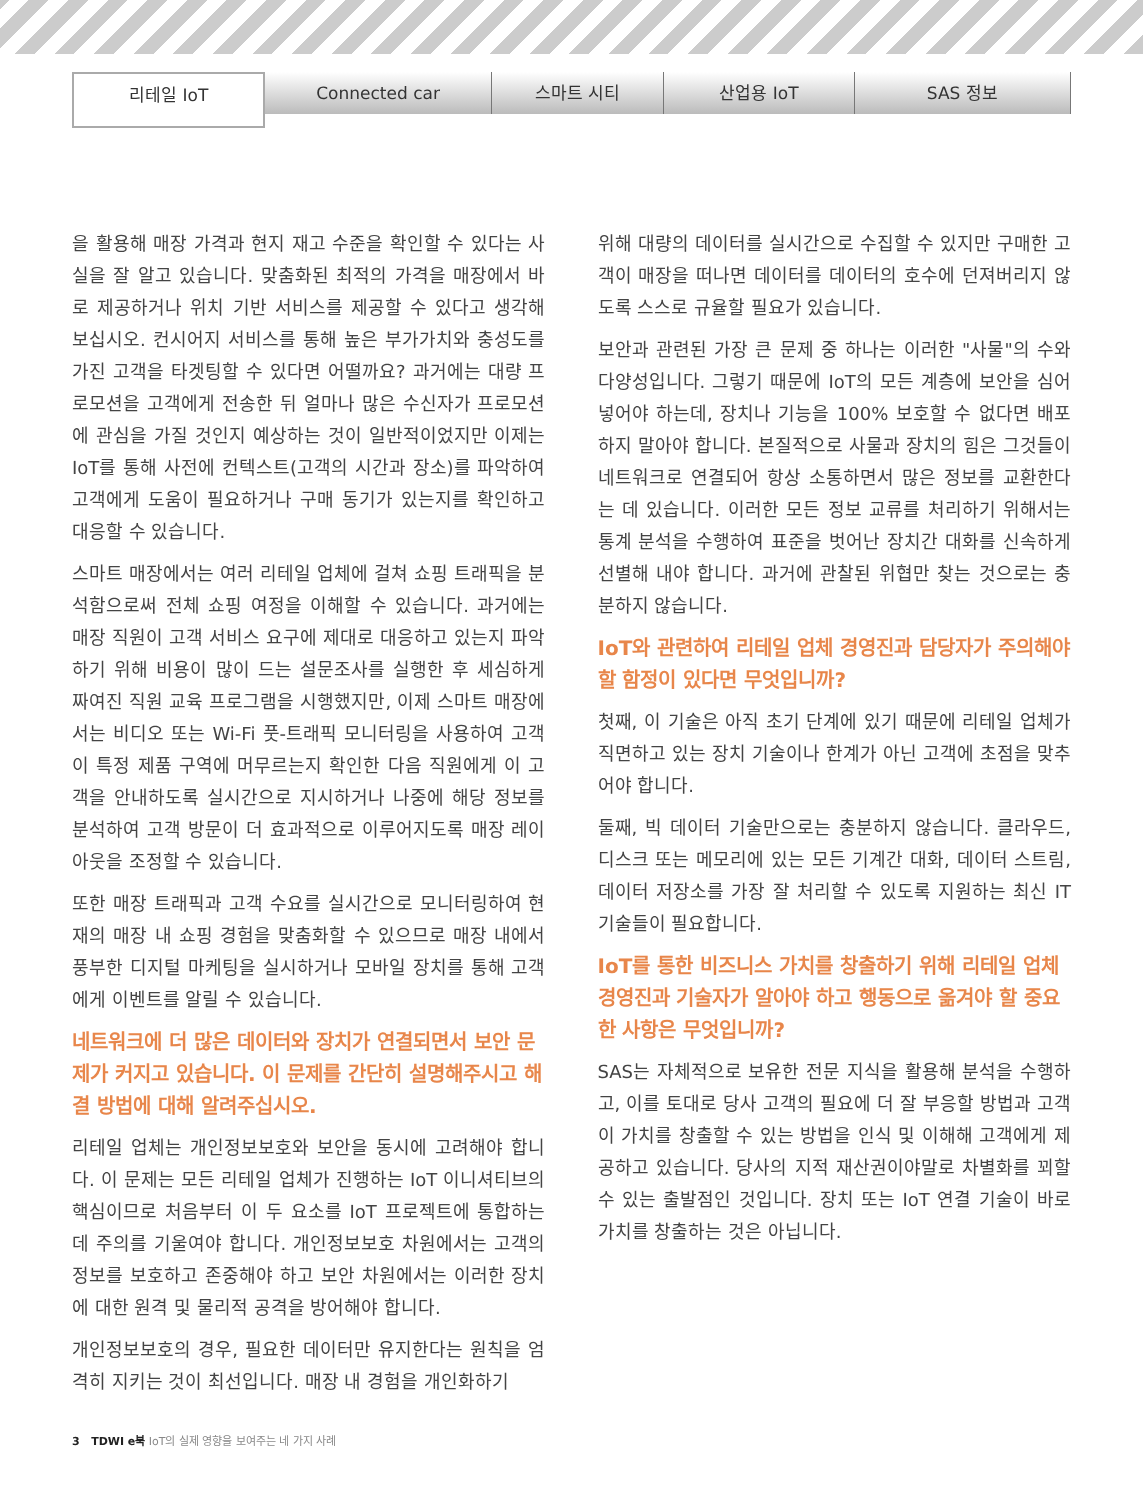리테일 IoT
Connected car 스마트 시티 산업용 IoT SAS 정보
을 활용해 매장 가격과 현지 재고 수준을 확인할 수 있다는 사실을 잘 알고 있습니다. 맞춤화된 최적의 가격을 매장에서 바로 제공하거나 위치 기반 서비스를 제공할 수 있다고 생각해 보십시오. 컨시어지 서비스를 통해 높은 부가가치와 충성도를 가진 고객을 타겟팅할 수 있다면 어떨까요? 과거에는 대량 프로모션을 고객에게 전송한 뒤 얼마나 많은 수신자가 프로모션에 관심을 가질 것인지 예상하는 것이 일반적이었지만 이제는 IoT를 통해 사전에 컨텍스트(고객의 시간과 장소)를 파악하여 고객에게 도움이 필요하거나 구매 동기가 있는지를 확인하고 대응할 수 있습니다.
스마트 매장에서는 여러 리테일 업체에 걸쳐 쇼핑 트래픽을 분석함으로써 전체 쇼핑 여정을 이해할 수 있습니다. 과거에는 매장 직원이 고객 서비스 요구에 제대로 대응하고 있는지 파악하기 위해 비용이 많이 드는 설문조사를 실행한 후 세심하게 짜여진 직원 교육 프로그램을 시행했지만, 이제 스마트 매장에서는 비디오 또는 Wi-Fi 풋-트래픽 모니터링을 사용하여 고객이 특정 제품 구역에 머무르는지 확인한 다음 직원에게 이 고객을 안내하도록 실시간으로 지시하거나 나중에 해당 정보를 분석하여 고객 방문이 더 효과적으로 이루어지도록 매장 레이아웃을 조정할 수 있습니다.
또한 매장 트래픽과 고객 수요를 실시간으로 모니터링하여 현재의 매장 내 쇼핑 경험을 맞춤화할 수 있으므로 매장 내에서 풍부한 디지털 마케팅을 실시하거나 모바일 장치를 통해 고객에게 이벤트를 알릴 수 있습니다.
네트워크에 더 많은 데이터와 장치가 연결되면서 보안 문제가 커지고 있습니다. 이 문제를 간단히 설명해주시고 해결 방법에 대해 알려주십시오.
리테일 업체는 개인정보보호와 보안을 동시에 고려해야 합니다. 이 문제는 모든 리테일 업체가 진행하는 IoT 이니셔티브의 핵심이므로 처음부터 이 두 요소를 IoT 프로젝트에 통합하는 데 주의를 기울여야 합니다. 개인정보보호 차원에서는 고객의 정보를 보호하고 존중해야 하고 보안 차원에서는 이러한 장치에 대한 원격 및 물리적 공격을 방어해야 합니다.
개인정보보호의 경우, 필요한 데이터만 유지한다는 원칙을 엄격히 지키는 것이 최선입니다. 매장 내 경험을 개인화하기
위해 대량의 데이터를 실시간으로 수집할 수 있지만 구매한 고객이 매장을 떠나면 데이터를 데이터의 호수에 던져버리지 않도록 스스로 규율할 필요가 있습니다.
보안과 관련된 가장 큰 문제 중 하나는 이러한 "사물"의 수와 다양성입니다. 그렇기 때문에 IoT의 모든 계층에 보안을 심어 넣어야 하는데, 장치나 기능을 100% 보호할 수 없다면 배포하지 말아야 합니다. 본질적으로 사물과 장치의 힘은 그것들이 네트워크로 연결되어 항상 소통하면서 많은 정보를 교환한다는 데 있습니다. 이러한 모든 정보 교류를 처리하기 위해서는 통계 분석을 수행하여 표준을 벗어난 장치간 대화를 신속하게 선별해 내야 합니다. 과거에 관찰된 위협만 찾는 것으로는 충분하지 않습니다.
IoT와 관련하여 리테일 업체 경영진과 담당자가 주의해야 할 함정이 있다면 무엇입니까?
첫째, 이 기술은 아직 초기 단계에 있기 때문에 리테일 업체가 직면하고 있는 장치 기술이나 한계가 아닌 고객에 초점을 맞추어야 합니다.
둘째, 빅 데이터 기술만으로는 충분하지 않습니다. 클라우드, 디스크 또는 메모리에 있는 모든 기계간 대화, 데이터 스트림, 데이터 저장소를 가장 잘 처리할 수 있도록 지원하는 최신 IT 기술들이 필요합니다.
IoT를 통한 비즈니스 가치를 창출하기 위해 리테일 업체 경영진과 기술자가 알아야 하고 행동으로 옮겨야 할 중요한 사항은 무엇입니까?
SAS는 자체적으로 보유한 전문 지식을 활용해 분석을 수행하고, 이를 토대로 당사 고객의 필요에 더 잘 부응할 방법과 고객이 가치를 창출할 수 있는 방법을 인식 및 이해해 고객에게 제공하고 있습니다. 당사의 지적 재산권이야말로 차별화를 꾀할 수 있는 출발점인 것입니다. 장치 또는 IoT 연결 기술이 바로 가치를 창출하는 것은 아닙니다.
3 TDWI e북 IoT의 실제 영향을 보여주는 네 가지 사례